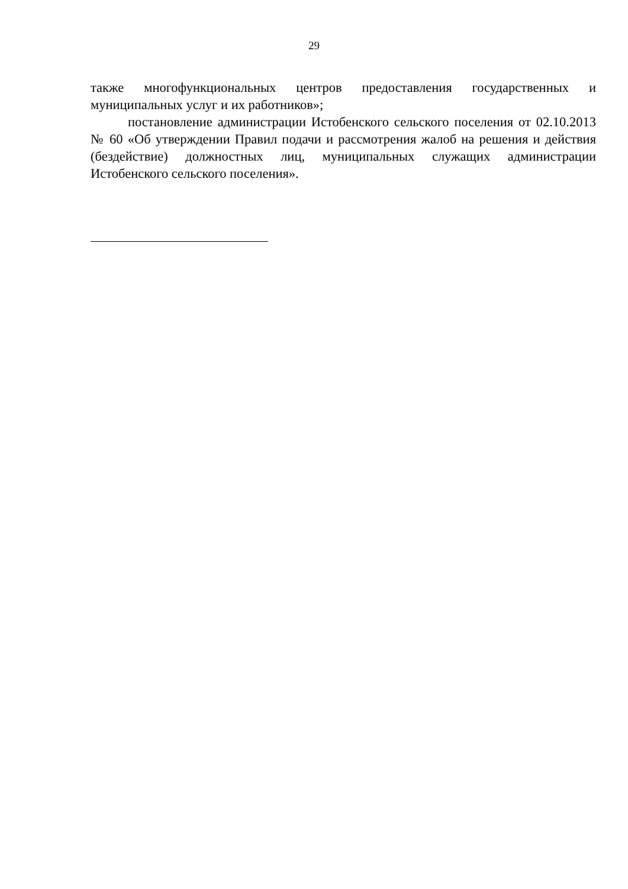29
также многофункциональных центров предоставления государственных и муниципальных услуг и их работников»;
постановление администрации Истобенского сельского поселения от 02.10.2013 № 60 «Об утверждении Правил подачи и рассмотрения жалоб на решения и действия (бездействие) должностных лиц, муниципальных служащих администрации Истобенского сельского поселения».